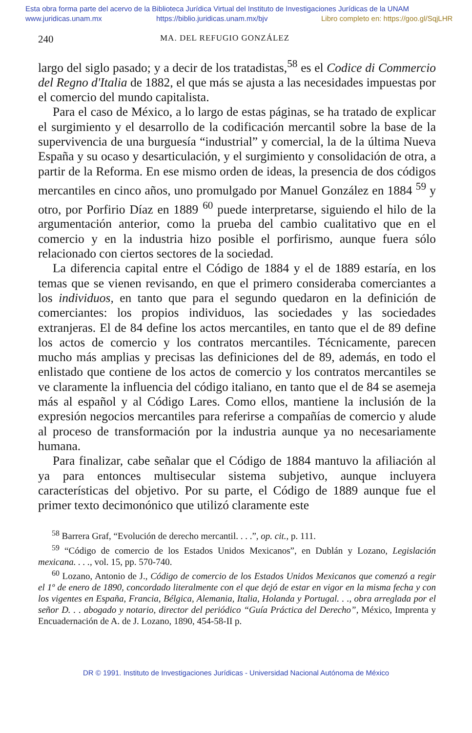Esta obra forma parte del acervo de la Biblioteca Jurídica Virtual del Instituto de Investigaciones Jurídicas de la UNAM
www.juridicas.unam.mx https://biblio.juridicas.unam.mx/bjv Libro completo en: https://goo.gl/SqjLHR
240 MA. DEL REFUGIO GONZÁLEZ
largo del siglo pasado; y a decir de los tratadistas,<sup>58</sup> es el Codice di Commercio del Regno d'Italia de 1882, el que más se ajusta a las necesidades impuestas por el comercio del mundo capitalista.
Para el caso de México, a lo largo de estas páginas, se ha tratado de explicar el surgimiento y el desarrollo de la codificación mercantil sobre la base de la supervivencia de una burguesía “industrial” y comercial, la de la última Nueva España y su ocaso y desarticulación, y el surgimiento y consolidación de otra, a partir de la Reforma. En ese mismo orden de ideas, la presencia de dos códigos mercantiles en cinco años, uno promulgado por Manuel González en 1884 <sup>59</sup> y otro, por Porfirio Díaz en 1889 <sup>60</sup> puede interpretarse, siguiendo el hilo de la argumentación anterior, como la prueba del cambio cualitativo que en el comercio y en la industria hizo posible el porfirismo, aunque fuera sólo relacionado con ciertos sectores de la sociedad.
La diferencia capital entre el Código de 1884 y el de 1889 estaría, en los temas que se vienen revisando, en que el primero consideraba comerciantes a los individuos, en tanto que para el segundo quedaron en la definición de comerciantes: los propios individuos, las sociedades y las sociedades extranjeras. El de 84 define los actos mercantiles, en tanto que el de 89 define los actos de comercio y los contratos mercantiles. Técnicamente, parecen mucho más amplias y precisas las definiciones del de 89, además, en todo el enlistado que contiene de los actos de comercio y los contratos mercantiles se ve claramente la influencia del código italiano, en tanto que el de 84 se asemeja más al español y al Código Lares. Como ellos, mantiene la inclusión de la expresión negocios mercantiles para referirse a compañías de comercio y alude al proceso de transformación por la industria aunque ya no necesariamente humana.
Para finalizar, cabe señalar que el Código de 1884 mantuvo la afiliación al ya para entonces multisecular sistema subjetivo, aunque incluyera características del objetivo. Por su parte, el Código de 1889 aunque fue el primer texto decimonónico que utilizó claramente este
<sup>58</sup> Barrera Graf, “Evolución de derecho mercantil. . . .”, op. cit., p. 111.
<sup>59</sup> “Código de comercio de los Estados Unidos Mexicanos”, en Dublán y Lozano, Legislación mexicana. . . ., vol. 15, pp. 570-740.
<sup>60</sup> Lozano, Antonio de J., Código de comercio de los Estados Unidos Mexicanos que comenzó a regir el 1º de enero de 1890, concordado literalmente con el que dejó de estar en vigor en la misma fecha y con los vigentes en España, Francia, Bélgica, Alemania, Italia, Holanda y Portugal. . ., obra arreglada por el señor D. . . abogado y notario, director del periódico “Guía Práctica del Derecho”, México, Imprenta y Encuadernación de A. de J. Lozano, 1890, 454-58-II p.
DR © 1991. Instituto de Investigaciones Jurídicas - Universidad Nacional Autónoma de México